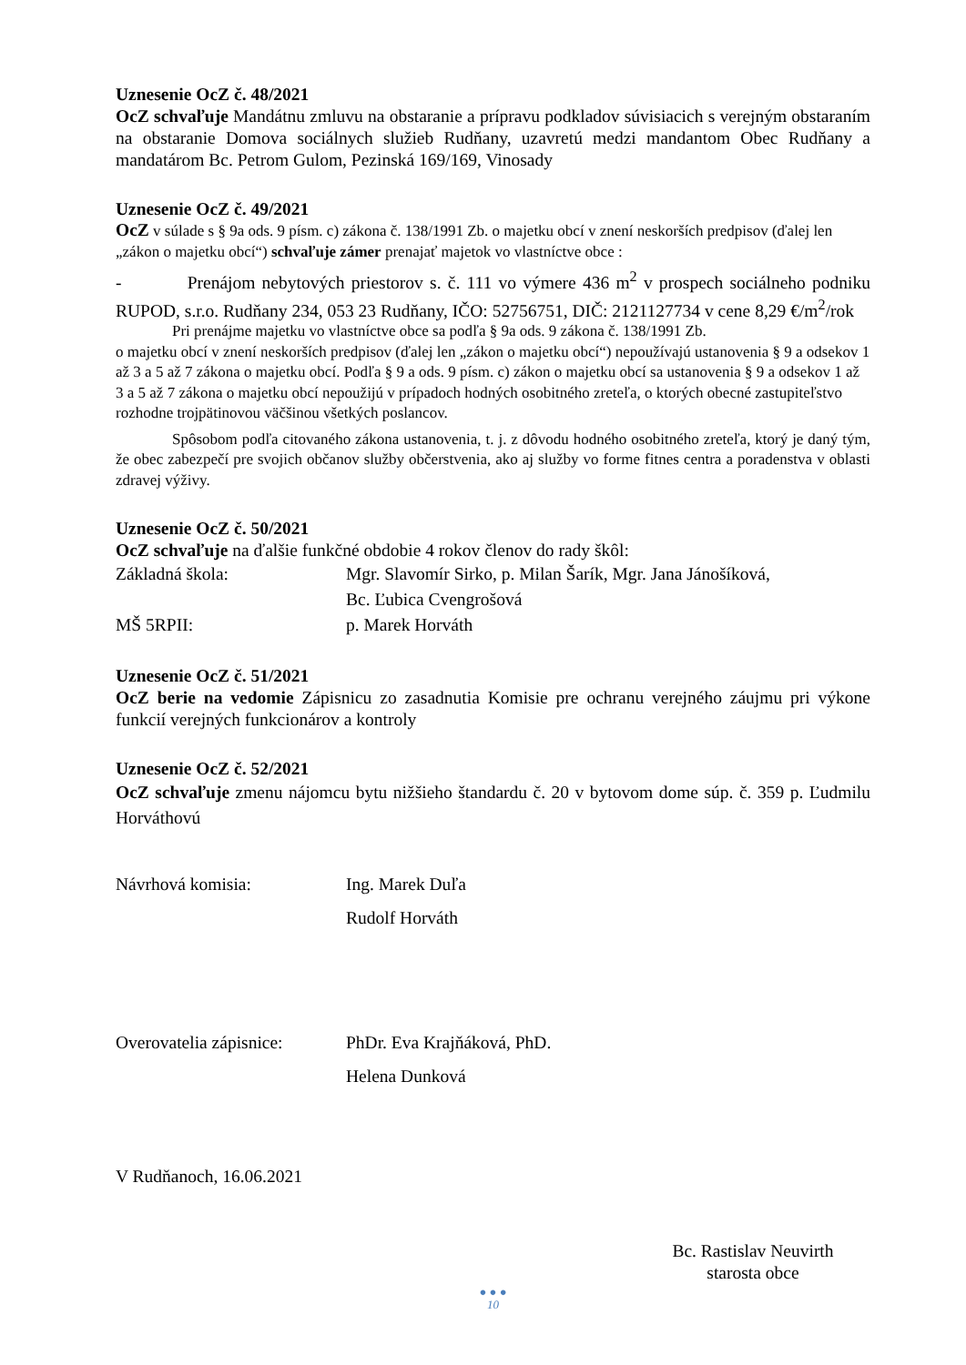Uznesenie OcZ č. 48/2021
OcZ schvaľuje Mandátnu zmluvu na obstaranie a prípravu podkladov súvisiacich s verejným obstaraním na obstaranie Domova sociálnych služieb Rudňany, uzavretú medzi mandantom Obec Rudňany a mandatárom Bc. Petrom Gulom, Pezinská 169/169, Vinosady
Uznesenie OcZ č. 49/2021
OcZ v súlade s § 9a ods. 9 písm. c) zákona č. 138/1991 Zb. o majetku obcí v znení neskorších predpisov (ďalej len „zákon o majetku obcí“) schvaľuje zámer prenajať majetok vo vlastníctve obce :
- Prenájom nebytových priestorov s. č. 111 vo výmere 436 m<sup>2</sup> v prospech sociálneho podniku RUPOD, s.r.o. Rudňany 234, 053 23 Rudňany, IČO: 52756751, DIČ: 2121127734 v cene 8,29 €/m<sup>2</sup>/rok
Pri prenájme majetku vo vlastníctve obce sa podľa § 9a ods. 9 zákona č. 138/1991 Zb.
o majetku obcí v znení neskorších predpisov (ďalej len „zákon o majetku obcí“) nepoužívajú ustanovenia § 9 a odsekov 1 až 3 a 5 až 7 zákona o majetku obcí. Podľa § 9 a ods. 9 písm. c) zákon o majetku obcí sa ustanovenia § 9 a odsekov 1 až 3 a 5 až 7 zákona o majetku obcí nepoužijú v prípadoch hodných osobitného zreteľa, o ktorých obecné zastupiteľstvo rozhodne trojpätinovou väčšinou všetkých poslancov.
Spôsobom podľa citovaného zákona ustanovenia, t. j. z dôvodu hodného osobitného zreteľa, ktorý je daný tým, že obec zabezpečí pre svojich občanov služby občerstvenia, ako aj služby vo forme fitnes centra a poradenstva v oblasti zdravej výživy.
Uznesenie OcZ č. 50/2021
OcZ schvaľuje na ďalšie funkčné obdobie 4 rokov členov do rady škôl:
Základná škola: Mgr. Slavomír Sirko, p. Milan Šarík, Mgr. Jana Jánošíková,
Bc. Ľubica Cvengrošová
MŠ 5RPII: p. Marek Horváth
Uznesenie OcZ č. 51/2021
OcZ berie na vedomie Zápisnicu zo zasadnutia Komisie pre ochranu verejného záujmu pri výkone funkcií verejných funkcionárov a kontroly
Uznesenie OcZ č. 52/2021
OcZ schvaľuje zmenu nájomcu bytu nižšieho štandardu č. 20 v bytovom dome súp. č. 359 p. Ľudmilu Horváthovú
Návrhová komisia: Ing. Marek Duľa
Rudolf Horváth
Overovatelia zápisnice:
PhDr. Eva Krajňáková, PhD.
Helena Dunková
V Rudňanoch, 16.06.2021
Bc. Rastislav Neuvirth
starosta obce
● ● ●
10